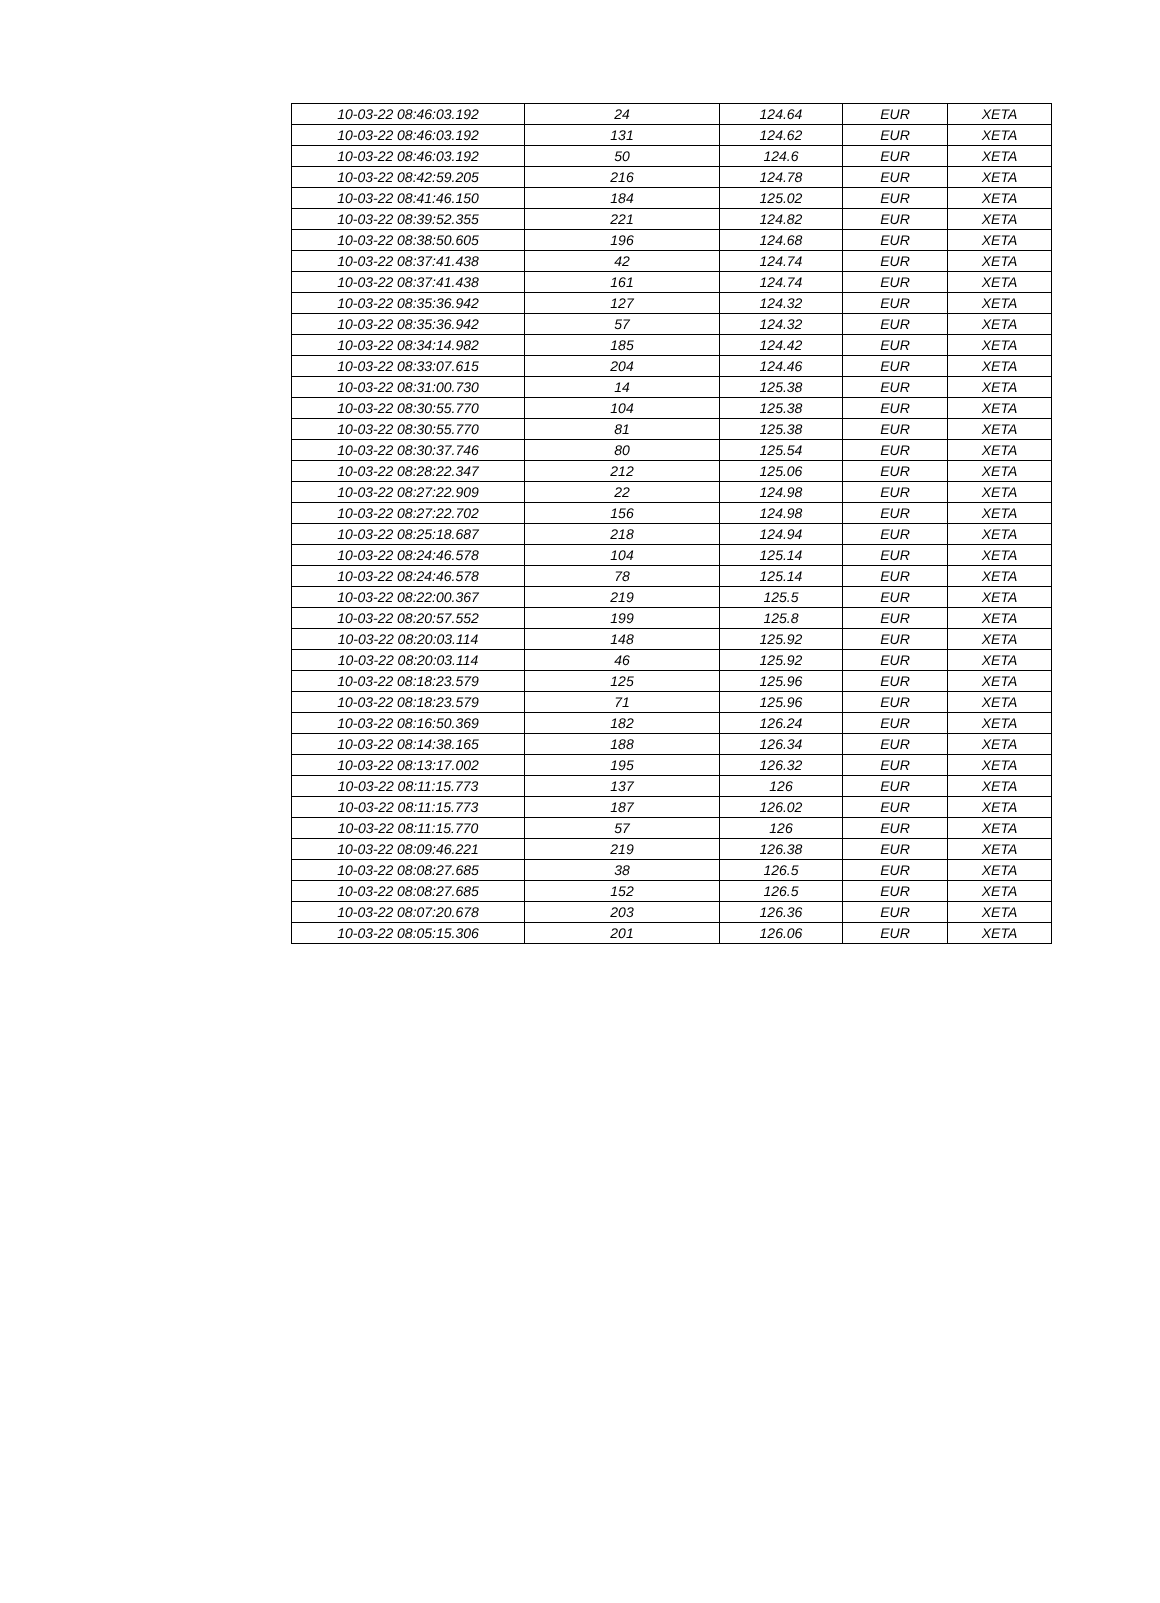| 10-03-22 08:46:03.192 | 24 | 124.64 | EUR | XETA |
| 10-03-22 08:46:03.192 | 131 | 124.62 | EUR | XETA |
| 10-03-22 08:46:03.192 | 50 | 124.6 | EUR | XETA |
| 10-03-22 08:42:59.205 | 216 | 124.78 | EUR | XETA |
| 10-03-22 08:41:46.150 | 184 | 125.02 | EUR | XETA |
| 10-03-22 08:39:52.355 | 221 | 124.82 | EUR | XETA |
| 10-03-22 08:38:50.605 | 196 | 124.68 | EUR | XETA |
| 10-03-22 08:37:41.438 | 42 | 124.74 | EUR | XETA |
| 10-03-22 08:37:41.438 | 161 | 124.74 | EUR | XETA |
| 10-03-22 08:35:36.942 | 127 | 124.32 | EUR | XETA |
| 10-03-22 08:35:36.942 | 57 | 124.32 | EUR | XETA |
| 10-03-22 08:34:14.982 | 185 | 124.42 | EUR | XETA |
| 10-03-22 08:33:07.615 | 204 | 124.46 | EUR | XETA |
| 10-03-22 08:31:00.730 | 14 | 125.38 | EUR | XETA |
| 10-03-22 08:30:55.770 | 104 | 125.38 | EUR | XETA |
| 10-03-22 08:30:55.770 | 81 | 125.38 | EUR | XETA |
| 10-03-22 08:30:37.746 | 80 | 125.54 | EUR | XETA |
| 10-03-22 08:28:22.347 | 212 | 125.06 | EUR | XETA |
| 10-03-22 08:27:22.909 | 22 | 124.98 | EUR | XETA |
| 10-03-22 08:27:22.702 | 156 | 124.98 | EUR | XETA |
| 10-03-22 08:25:18.687 | 218 | 124.94 | EUR | XETA |
| 10-03-22 08:24:46.578 | 104 | 125.14 | EUR | XETA |
| 10-03-22 08:24:46.578 | 78 | 125.14 | EUR | XETA |
| 10-03-22 08:22:00.367 | 219 | 125.5 | EUR | XETA |
| 10-03-22 08:20:57.552 | 199 | 125.8 | EUR | XETA |
| 10-03-22 08:20:03.114 | 148 | 125.92 | EUR | XETA |
| 10-03-22 08:20:03.114 | 46 | 125.92 | EUR | XETA |
| 10-03-22 08:18:23.579 | 125 | 125.96 | EUR | XETA |
| 10-03-22 08:18:23.579 | 71 | 125.96 | EUR | XETA |
| 10-03-22 08:16:50.369 | 182 | 126.24 | EUR | XETA |
| 10-03-22 08:14:38.165 | 188 | 126.34 | EUR | XETA |
| 10-03-22 08:13:17.002 | 195 | 126.32 | EUR | XETA |
| 10-03-22 08:11:15.773 | 137 | 126 | EUR | XETA |
| 10-03-22 08:11:15.773 | 187 | 126.02 | EUR | XETA |
| 10-03-22 08:11:15.770 | 57 | 126 | EUR | XETA |
| 10-03-22 08:09:46.221 | 219 | 126.38 | EUR | XETA |
| 10-03-22 08:08:27.685 | 38 | 126.5 | EUR | XETA |
| 10-03-22 08:08:27.685 | 152 | 126.5 | EUR | XETA |
| 10-03-22 08:07:20.678 | 203 | 126.36 | EUR | XETA |
| 10-03-22 08:05:15.306 | 201 | 126.06 | EUR | XETA |